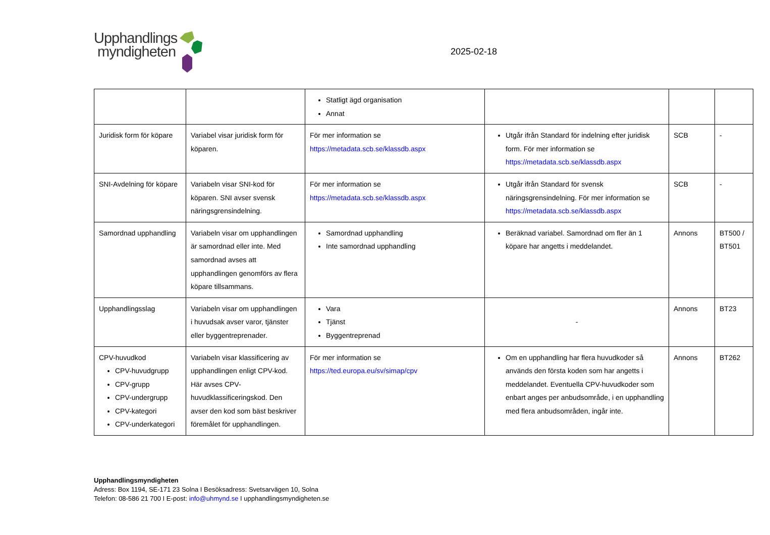Upphandlings
myndigheten
2025-02-18
| | | Statligt ägd organisation Annat | | | |
| Juridisk form för köpare | Variabel visar juridisk form för köparen. | För mer information se https://metadata.scb.se/klassdb.aspx | Utgår ifrån Standard för indelning efter juridisk form. För mer information se https://metadata.scb.se/klassdb.aspx | SCB | - |
| SNI-Avdelning för köpare | Variabeln visar SNI-kod för köparen. SNI avser svensk näringsgrensindelning. | För mer information se https://metadata.scb.se/klassdb.aspx | Utgår ifrån Standard för svensk näringsgrensindelning. För mer information se https://metadata.scb.se/klassdb.aspx | SCB | - |
| Samordnad upphandling | Variabeln visar om upphandlingen är samordnad eller inte. Med samordnad avses att upphandlingen genomförs av flera köpare tillsammans. | Samordnad upphandling Inte samordnad upphandling | Beräknad variabel. Samordnad om fler än 1 köpare har angetts i meddelandet. | Annons | BT500 / BT501 |
| Upphandlingsslag | Variabeln visar om upphandlingen i huvudsak avser varor, tjänster eller byggentreprenader. | Vara Tjänst Byggentreprenad | - | Annons | BT23 |
| CPV-huvudkod CPV-huvudgrupp CPV-grupp CPV-undergrupp CPV-kategori CPV-underkategori | Variabeln visar klassificering av upphandlingen enligt CPV-kod. Här avses CPV-huvudklassificeringskod. Den avser den kod som bäst beskriver föremålet för upphandlingen. | För mer information se https://ted.europa.eu/sv/simap/cpv | Om en upphandling har flera huvudkoder så används den första koden som har angetts i meddelandet. Eventuella CPV-huvudkoder som enbart anges per anbudsområde, i en upphandling med flera anbudsområden, ingår inte. | Annons | BT262 |
Upphandlingsmyndigheten
Adress: Box 1194, SE-171 23 Solna I Besöksadress: Svetsarvägen 10, Solna
Telefon: 08-586 21 700 I E-post: info@uhmynd.se I upphandlingsmyndigheten.se